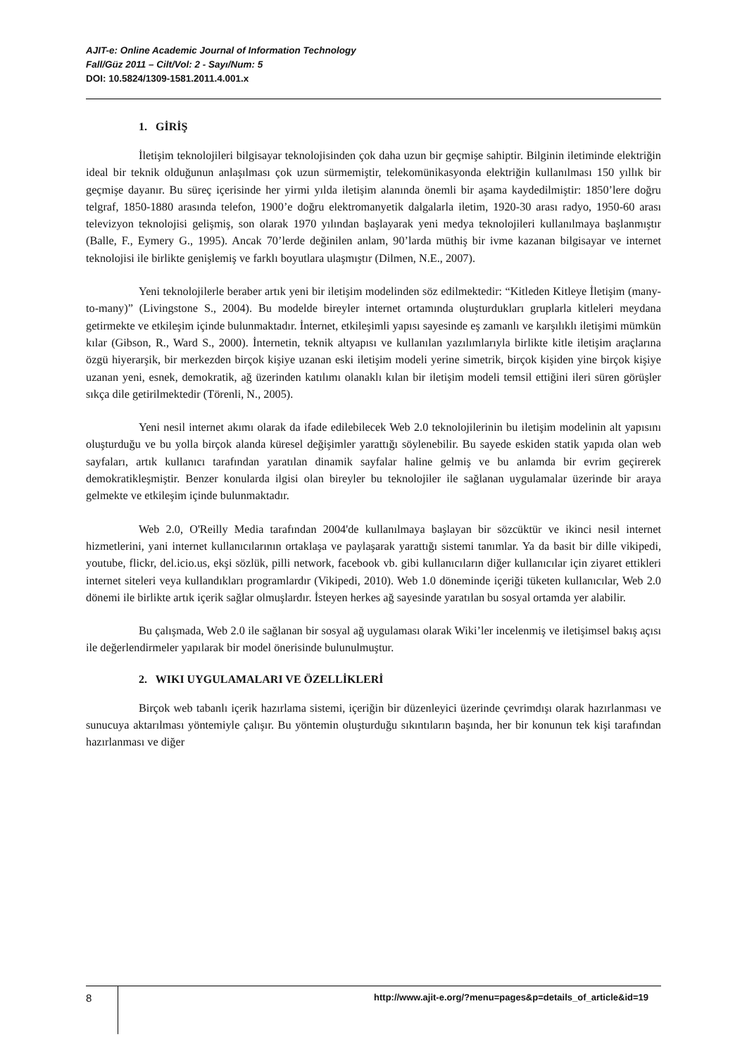AJIT-e: Online Academic Journal of Information Technology
Fall/Güz 2011 – Cilt/Vol: 2 - Sayı/Num: 5
DOI: 10.5824/1309-1581.2011.4.001.x
1. GİRİŞ
İletişim teknolojileri bilgisayar teknolojisinden çok daha uzun bir geçmişe sahiptir. Bilginin iletiminde elektriğin ideal bir teknik olduğunun anlaşılması çok uzun sürmemiştir, telekomünikasyonda elektriğin kullanılması 150 yıllık bir geçmişe dayanır. Bu süreç içerisinde her yirmi yılda iletişim alanında önemli bir aşama kaydedilmiştir: 1850’lere doğru telgraf, 1850-1880 arasında telefon, 1900’e doğru elektromanyetik dalgalarla iletim, 1920-30 arası radyo, 1950-60 arası televizyon teknolojisi gelişmiş, son olarak 1970 yılından başlayarak yeni medya teknolojileri kullanılmaya başlanmıştır (Balle, F., Eymery G., 1995). Ancak 70’lerde değinilen anlam, 90’larda müthiş bir ivme kazanan bilgisayar ve internet teknolojisi ile birlikte genişlemiş ve farklı boyutlara ulaşmıştır (Dilmen, N.E., 2007).
Yeni teknolojilerle beraber artık yeni bir iletişim modelinden söz edilmektedir: “Kitleden Kitleye İletişim (many-to-many)” (Livingstone S., 2004). Bu modelde bireyler internet ortamında oluşturdukları gruplarla kitleleri meydana getirmekte ve etkileşim içinde bulunmaktadır. İnternet, etkileşimli yapısı sayesinde eş zamanlı ve karşılıklı iletişimi mümkün kılar (Gibson, R., Ward S., 2000). İnternetin, teknik altyapısı ve kullanılan yazılımlarıyla birlikte kitle iletişim araçlarına özgü hiyerarşik, bir merkezden birçok kişiye uzanan eski iletişim modeli yerine simetrik, birçok kişiden yine birçok kişiye uzanan yeni, esnek, demokratik, ağ üzerinden katılımı olanaklı kılan bir iletişim modeli temsil ettiğini ileri süren görüşler sıkça dile getirilmektedir (Törenli, N., 2005).
Yeni nesil internet akımı olarak da ifade edilebilecek Web 2.0 teknolojilerinin bu iletişim modelinin alt yapısını oluşturduğu ve bu yolla birçok alanda küresel değişimler yarattığı söylenebilir. Bu sayede eskiden statik yapıda olan web sayfaları, artık kullanıcı tarafından yaratılan dinamik sayfalar haline gelmiş ve bu anlamda bir evrim geçirerek demokratikleşmiştir. Benzer konularda ilgisi olan bireyler bu teknolojiler ile sağlanan uygulamalar üzerinde bir araya gelmekte ve etkileşim içinde bulunmaktadır.
Web 2.0, O'Reilly Media tarafından 2004'de kullanılmaya başlayan bir sözcüktür ve ikinci nesil internet hizmetlerini, yani internet kullanıcılarının ortaklaşa ve paylaşarak yarattığı sistemi tanımlar. Ya da basit bir dille vikipedi, youtube, flickr, del.icio.us, ekşi sözlük, pilli network, facebook vb. gibi kullanıcıların diğer kullanıcılar için ziyaret ettikleri internet siteleri veya kullandıkları programlardır (Vikipedi, 2010). Web 1.0 döneminde içeriği tüketen kullanıcılar, Web 2.0 dönemi ile birlikte artık içerik sağlar olmuşlardır. İsteyen herkes ağ sayesinde yaratılan bu sosyal ortamda yer alabilir.
Bu çalışmada, Web 2.0 ile sağlanan bir sosyal ağ uygulaması olarak Wiki’ler incelenmiş ve iletişimsel bakış açısı ile değerlendirmeler yapılarak bir model önerisinde bulunulmuştur.
2. WIKI UYGULAMALARI VE ÖZELLİKLERİ
Birçok web tabanlı içerik hazırlama sistemi, içeriğin bir düzenleyici üzerinde çevrimdışı olarak hazırlanması ve sunucuya aktarılması yöntemiyle çalışır. Bu yöntemin oluşturduğu sıkıntıların başında, her bir konunun tek kişi tarafından hazırlanması ve diğer
8
http://www.ajit-e.org/?menu=pages&p=details_of_article&id=19